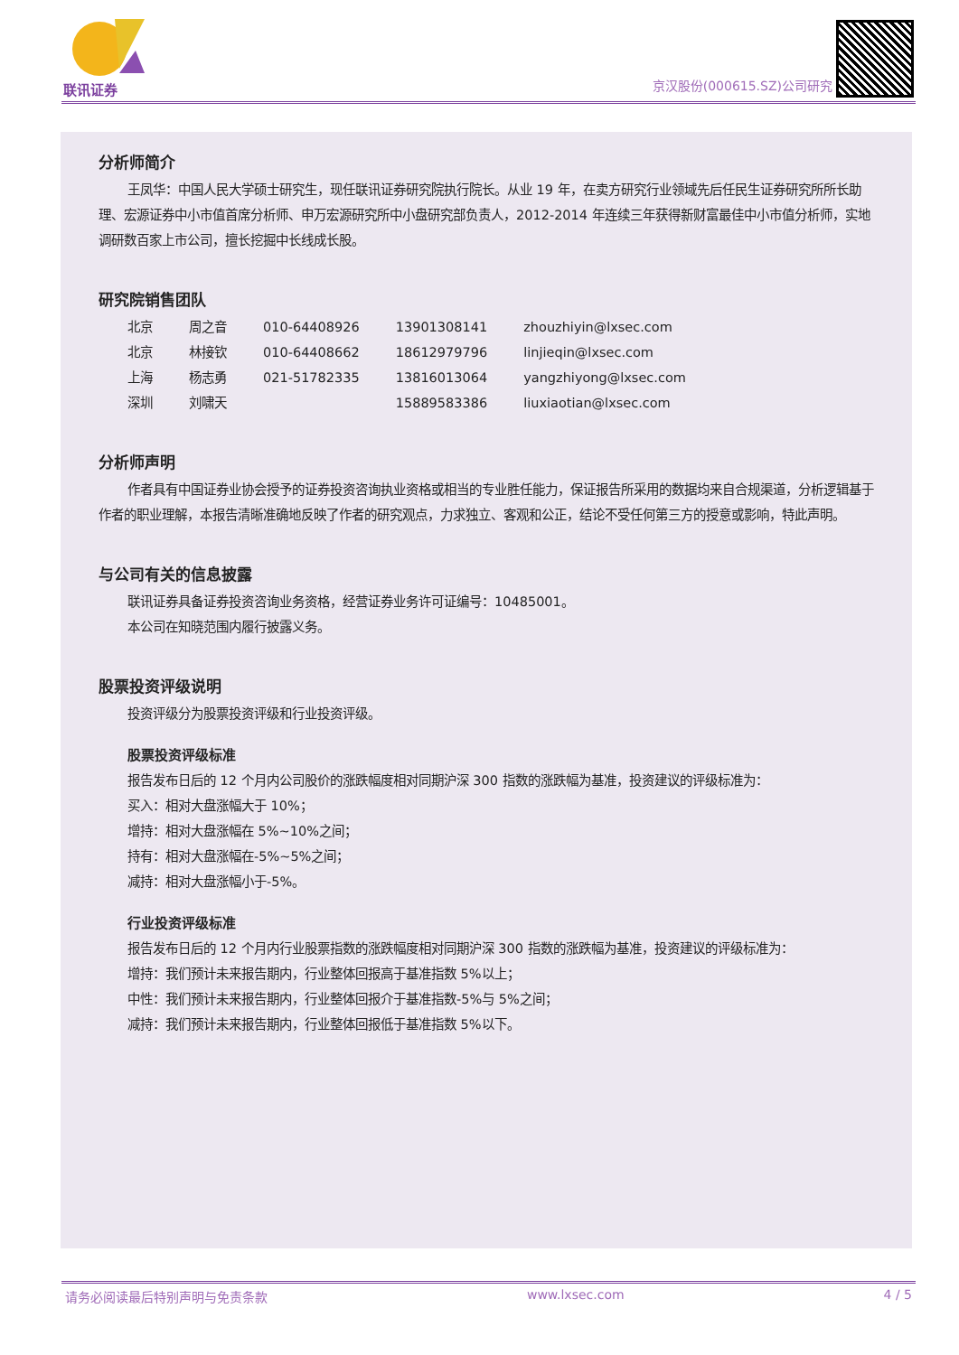联讯证券 京汉股份(000615.SZ)公司研究
分析师简介
王凤华：中国人民大学硕士研究生，现任联讯证券研究院执行院长。从业 19 年，在卖方研究行业领域先后任民生证券研究所所长助理、宏源证券中小市值首席分析师、申万宏源研究所中小盘研究部负责人，2012-2014 年连续三年获得新财富最佳中小市值分析师，实地调研数百家上市公司，擅长挖掘中长线成长股。
研究院销售团队
| 北京 | 周之音 | 010-64408926 | 13901308141 | zhouzhiyin@lxsec.com |
| 北京 | 林接钦 | 010-64408662 | 18612979796 | linjieqin@lxsec.com |
| 上海 | 杨志勇 | 021-51782335 | 13816013064 | yangzhiyong@lxsec.com |
| 深圳 | 刘啸天 | | 15889583386 | liuxiaotian@lxsec.com |
分析师声明
作者具有中国证券业协会授予的证券投资咨询执业资格或相当的专业胜任能力，保证报告所采用的数据均来自合规渠道，分析逻辑基于作者的职业理解，本报告清晰准确地反映了作者的研究观点，力求独立、客观和公正，结论不受任何第三方的授意或影响，特此声明。
与公司有关的信息披露
联讯证券具备证券投资咨询业务资格，经营证券业务许可证编号：10485001。
本公司在知晓范围内履行披露义务。
股票投资评级说明
投资评级分为股票投资评级和行业投资评级。
股票投资评级标准
报告发布日后的 12 个月内公司股价的涨跌幅度相对同期沪深 300 指数的涨跌幅为基准，投资建议的评级标准为：
买入：相对大盘涨幅大于 10%；
增持：相对大盘涨幅在 5%~10%之间；
持有：相对大盘涨幅在-5%~5%之间；
减持：相对大盘涨幅小于-5%。
行业投资评级标准
报告发布日后的 12 个月内行业股票指数的涨跌幅度相对同期沪深 300 指数的涨跌幅为基准，投资建议的评级标准为：
增持：我们预计未来报告期内，行业整体回报高于基准指数 5%以上；
中性：我们预计未来报告期内，行业整体回报介于基准指数-5%与 5%之间；
减持：我们预计未来报告期内，行业整体回报低于基准指数 5%以下。
请务必阅读最后特别声明与免责条款 www.lxsec.com 4 / 5